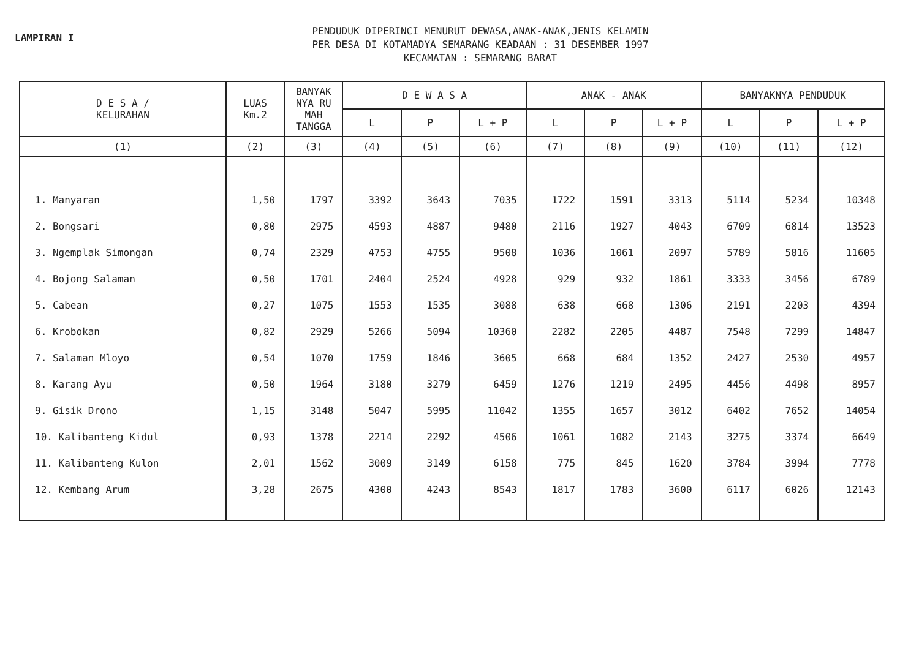LAMPIRAN I
PENDUDUK DIPERINCI MENURUT DEWASA,ANAK-ANAK,JENIS KELAMIN
PER DESA DI KOTAMADYA SEMARANG KEADAAN : 31 DESEMBER 1997
KECAMATAN : SEMARANG BARAT
| D E S A / KELURAHAN | LUAS Km.2 | BANYAK NYA RU MAH TANGGA | D E W A S A | | | ANAK - ANAK | | | BANYAKNYA PENDUDUK | | |
| --- | --- | --- | --- | --- | --- | --- | --- | --- | --- | --- | --- |
| | | | L | P | L + P | L | P | L + P | L | P | L + P |
| (1) | (2) | (3) | (4) | (5) | (6) | (7) | (8) | (9) | (10) | (11) | (12) |
| 1. Manyaran | 1,50 | 1797 | 3392 | 3643 | 7035 | 1722 | 1591 | 3313 | 5114 | 5234 | 10348 |
| 2. Bongsari | 0,80 | 2975 | 4593 | 4887 | 9480 | 2116 | 1927 | 4043 | 6709 | 6814 | 13523 |
| 3. Ngemplak Simongan | 0,74 | 2329 | 4753 | 4755 | 9508 | 1036 | 1061 | 2097 | 5789 | 5816 | 11605 |
| 4. Bojong Salaman | 0,50 | 1701 | 2404 | 2524 | 4928 | 929 | 932 | 1861 | 3333 | 3456 | 6789 |
| 5. Cabean | 0,27 | 1075 | 1553 | 1535 | 3088 | 638 | 668 | 1306 | 2191 | 2203 | 4394 |
| 6. Krobokan | 0,82 | 2929 | 5266 | 5094 | 10360 | 2282 | 2205 | 4487 | 7548 | 7299 | 14847 |
| 7. Salaman Mloyo | 0,54 | 1070 | 1759 | 1846 | 3605 | 668 | 684 | 1352 | 2427 | 2530 | 4957 |
| 8. Karang Ayu | 0,50 | 1964 | 3180 | 3279 | 6459 | 1276 | 1219 | 2495 | 4456 | 4498 | 8957 |
| 9. Gisik Drono | 1,15 | 3148 | 5047 | 5995 | 11042 | 1355 | 1657 | 3012 | 6402 | 7652 | 14054 |
| 10. Kalibanteng Kidul | 0,93 | 1378 | 2214 | 2292 | 4506 | 1061 | 1082 | 2143 | 3275 | 3374 | 6649 |
| 11. Kalibanteng Kulon | 2,01 | 1562 | 3009 | 3149 | 6158 | 775 | 845 | 1620 | 3784 | 3994 | 7778 |
| 12. Kembang Arum | 3,28 | 2675 | 4300 | 4243 | 8543 | 1817 | 1783 | 3600 | 6117 | 6026 | 12143 |